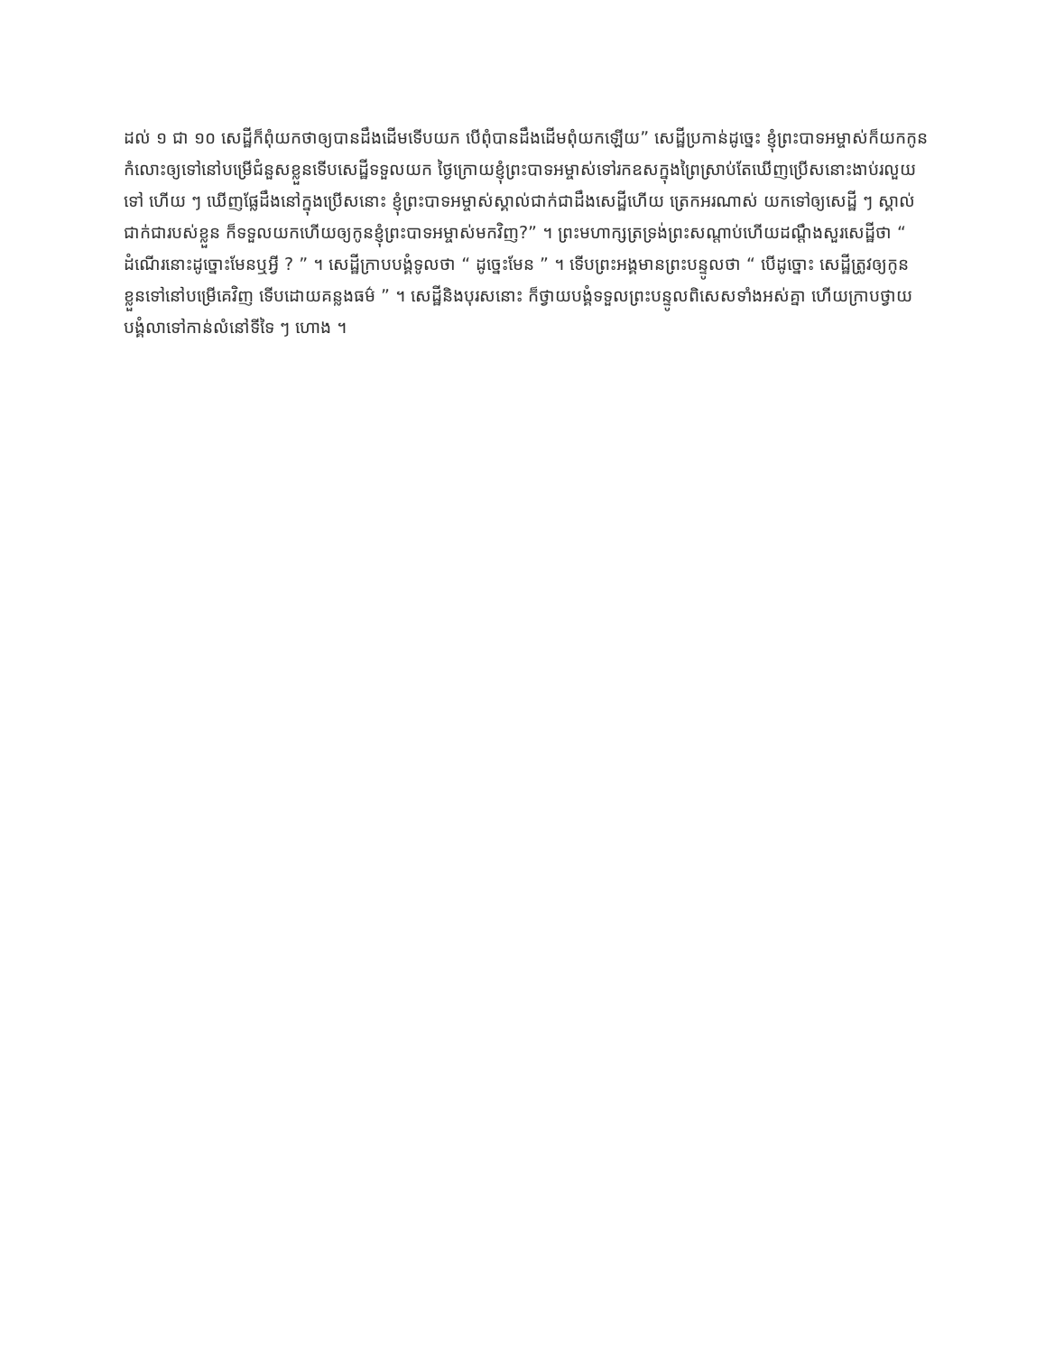ដល់ ១ ជា ១០ សេដ្ឋីក៏ពុំយកថាឲ្យបានដឹងដើមទើបយក បើពុំបានដឹងដើមពុំយកឡើយ” សេដ្ឋីប្រកាន់ដូច្នេះ ខ្ញុំព្រះបាទអម្ចាស់ក៏យកកូនកំលោះឲ្យទៅនៅបម្រើជំនួសខ្លួនទើបសេដ្ឋីទទួលយក ថ្ងៃក្រោយខ្ញុំព្រះបាទអម្ចាស់ទៅរកឧសក្នុងព្រៃស្រាប់តែឃើញប្រើសនោះងាប់រលួយទៅ ហើយ ៗ ឃើញផ្លែដឹងនៅក្នុងប្រើសនោះ ខ្ញុំព្រះបាទអម្ចាស់ស្គាល់ជាក់ជាដឹងសេដ្ឋីហើយ ត្រេកអរណាស់ យកទៅឲ្យសេដ្ឋី ៗ ស្គាល់ជាក់ជារបស់ខ្លួន ក៏ទទួលយកហើយឲ្យកូនខ្ញុំព្រះបាទអម្ចាស់មកវិញ?” ។ ព្រះមហាក្សត្រទ្រង់ព្រះសណ្ដាប់ហើយដណ្ដឹងសួរសេដ្ឋីថា “ ដំណើរនោះដូច្នោះមែនឬអ្វី ? ” ។ សេដ្ឋីក្រាបបង្គំទូលថា “ ដូច្នេះមែន ” ។ ទើបព្រះអង្គមានព្រះបន្ទូលថា “ បើដូច្នោះ សេដ្ឋីត្រូវឲ្យកូនខ្លួនទៅនៅបម្រើគេវិញ ទើបដោយគន្លងធម៌ ” ។ សេដ្ឋីនិងបុរសនោះ ក៏ថ្វាយបង្គំទទួលព្រះបន្ទូលពិសេសទាំងអស់គ្នា ហើយក្រាបថ្វាយបង្គំលាទៅកាន់លំនៅទីទៃ ៗ ហោង ។